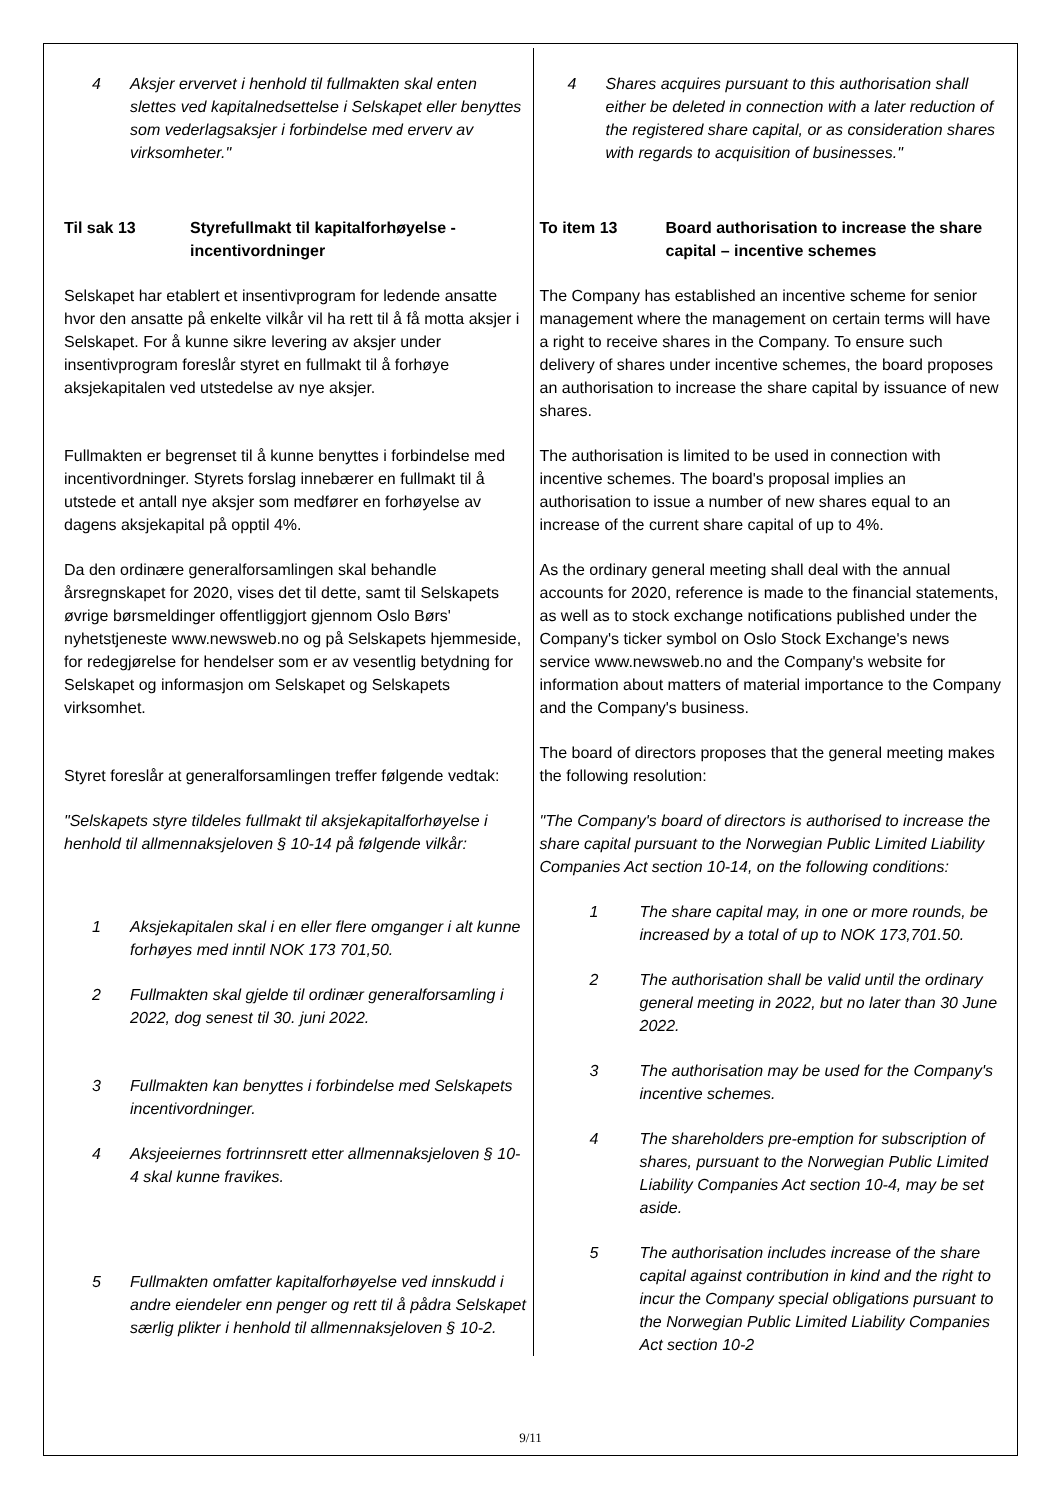| 4 Aksjer ervervet i henhold til fullmakten skal enten slettes ved kapitalnedsettelse i Selskapet eller benyttes som vederlagsaksjer i forbindelse med erverv av virksomheter." Til sak 13 Styrefullmakt til kapitalforhøyelse - incentivordninger Selskapet har etablert et insentivprogram for ledende ansatte hvor den ansatte på enkelte vilkår vil ha rett til å få motta aksjer i Selskapet. For å kunne sikre levering av aksjer under insentivprogram foreslår styret en fullmakt til å forhøye aksjekapitalen ved utstedelse av nye aksjer. Fullmakten er begrenset til å kunne benyttes i forbindelse med incentivordninger. Styrets forslag innebærer en fullmakt til å utstede et antall nye aksjer som medfører en forhøyelse av dagens aksjekapital på opptil 4%. Da den ordinære generalforsamlingen skal behandle årsregnskapet for 2020, vises det til dette, samt til Selskapets øvrige børsmeldinger offentliggjort gjennom Oslo Børs' nyhetstjeneste www.newsweb.no og på Selskapets hjemmeside, for redegjørelse for hendelser som er av vesentlig betydning for Selskapet og informasjon om Selskapet og Selskapets virksomhet. Styret foreslår at generalforsamlingen treffer følgende vedtak: "Selskapets styre tildeles fullmakt til aksjekapitalforhøyelse i henhold til allmennaksjeloven § 10-14 på følgende vilkår: 1 Aksjekapitalen skal i en eller flere omganger i alt kunne forhøyes med inntil NOK 173 701,50. 2 Fullmakten skal gjelde til ordinær generalforsamling i 2022, dog senest til 30. juni 2022. 3 Fullmakten kan benyttes i forbindelse med Selskapets incentivordninger. 4 Aksjeeiernes fortrinnsrett etter allmennaksjeloven § 10-4 skal kunne fravikes. 5 Fullmakten omfatter kapitalforhøyelse ved innskudd i andre eiendeler enn penger og rett til å pådra Selskapet særlig plikter i henhold til allmennaksjeloven § 10-2. | 4 Shares acquires pursuant to this authorisation shall either be deleted in connection with a later reduction of the registered share capital, or as consideration shares with regards to acquisition of businesses." To item 13 Board authorisation to increase the share capital – incentive schemes The Company has established an incentive scheme for senior management where the management on certain terms will have a right to receive shares in the Company. To ensure such delivery of shares under incentive schemes, the board proposes an authorisation to increase the share capital by issuance of new shares. The authorisation is limited to be used in connection with incentive schemes. The board's proposal implies an authorisation to issue a number of new shares equal to an increase of the current share capital of up to 4%. As the ordinary general meeting shall deal with the annual accounts for 2020, reference is made to the financial statements, as well as to stock exchange notifications published under the Company's ticker symbol on Oslo Stock Exchange's news service www.newsweb.no and the Company's website for information about matters of material importance to the Company and the Company's business. The board of directors proposes that the general meeting makes the following resolution: "The Company's board of directors is authorised to increase the share capital pursuant to the Norwegian Public Limited Liability Companies Act section 10-14, on the following conditions: 1 The share capital may, in one or more rounds, be increased by a total of up to NOK 173,701.50. 2 The authorisation shall be valid until the ordinary general meeting in 2022, but no later than 30 June 2022. 3 The authorisation may be used for the Company's incentive schemes. 4 The shareholders pre-emption for subscription of shares, pursuant to the Norwegian Public Limited Liability Companies Act section 10-4, may be set aside. 5 The authorisation includes increase of the share capital against contribution in kind and the right to incur the Company special obligations pursuant to the Norwegian Public Limited Liability Companies Act section 10-2 |
9/11